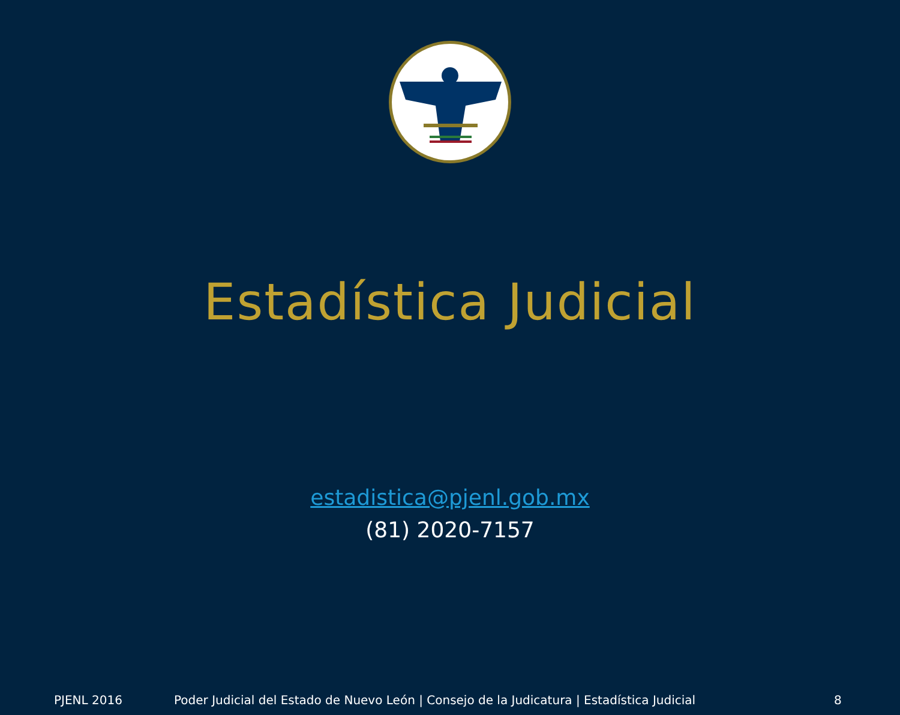Estadística Judicial
estadistica@pjenl.gob.mx
(81) 2020-7157
PJENL 2016 Poder Judicial del Estado de Nuevo León | Consejo de la Judicatura | Estadística Judicial
8